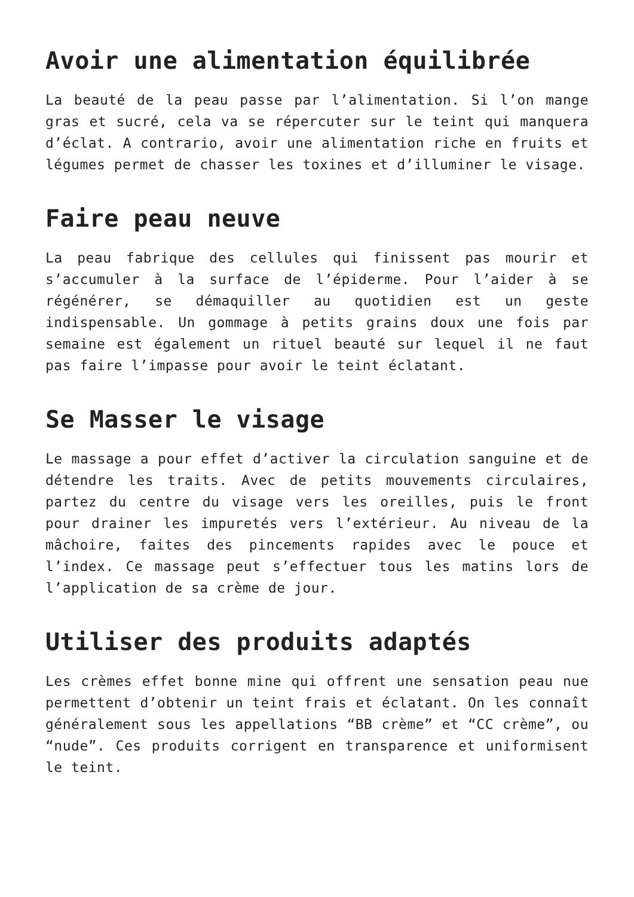Avoir une alimentation équilibrée
La beauté de la peau passe par l’alimentation. Si l’on mange gras et sucré, cela va se répercuter sur le teint qui manquera d’éclat. A contrario, avoir une alimentation riche en fruits et légumes permet de chasser les toxines et d’illuminer le visage.
Faire peau neuve
La peau fabrique des cellules qui finissent pas mourir et s’accumuler à la surface de l’épiderme. Pour l’aider à se régénérer, se démaquiller au quotidien est un geste indispensable. Un gommage à petits grains doux une fois par semaine est également un rituel beauté sur lequel il ne faut pas faire l’impasse pour avoir le teint éclatant.
Se Masser le visage
Le massage a pour effet d’activer la circulation sanguine et de détendre les traits. Avec de petits mouvements circulaires, partez du centre du visage vers les oreilles, puis le front pour drainer les impuretés vers l’extérieur. Au niveau de la mâchoire, faites des pincements rapides avec le pouce et l’index. Ce massage peut s’effectuer tous les matins lors de l’application de sa crème de jour.
Utiliser des produits adaptés
Les crèmes effet bonne mine qui offrent une sensation peau nue permettent d’obtenir un teint frais et éclatant. On les connaît généralement sous les appellations “BB crème” et “CC crème”, ou “nude”. Ces produits corrigent en transparence et uniformisent le teint.